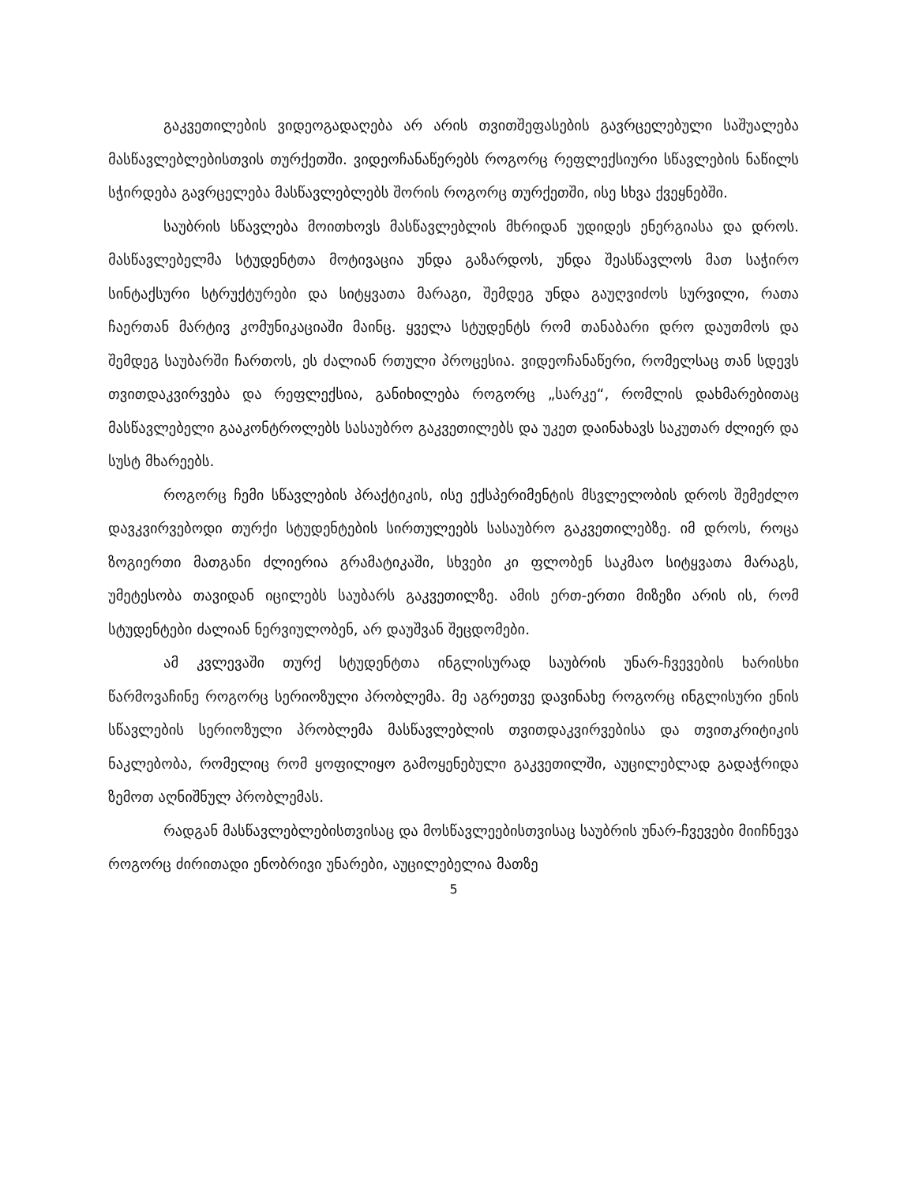გაკვეთილების ვიდეოგადაღება არ არის თვითშეფასების გავრცელებული საშუალება მასწავლებლებისთვის თურქეთში. ვიდეოჩანაწერებს როგორც რეფლექსიური სწავლების ნაწილს სჭირდება გავრცელება მასწავლებლებს შორის როგორც თურქეთში, ისე სხვა ქვეყნებში.
საუბრის სწავლება მოითხოვს მასწავლებლის მხრიდან უდიდეს ენერგიასა და დროს. მასწავლებელმა სტუდენტთა მოტივაცია უნდა გაზარდოს, უნდა შეასწავლოს მათ საჭირო სინტაქსური სტრუქტურები და სიტყვათა მარაგი, შემდეგ უნდა გაუღვიძოს სურვილი, რათა ჩაერთან მარტივ კომუნიკაციაში მაინც. ყველა სტუდენტს რომ თანაბარი დრო დაუთმოს და შემდეგ საუბარში ჩართოს, ეს ძალიან რთული პროცესია. ვიდეოჩანაწერი, რომელსაც თან სდევს თვითდაკვირვება და რეფლექსია, განიხილება როგორც „სარკე“, რომლის დახმარებითაც მასწავლებელი გააკონტროლებს სასაუბრო გაკვეთილებს და უკეთ დაინახავს საკუთარ ძლიერ და სუსტ მხარეებს.
როგორც ჩემი სწავლების პრაქტიკის, ისე ექსპერიმენტის მსვლელობის დროს შემეძლო დავკვირვებოდი თურქი სტუდენტების სირთულეებს სასაუბრო გაკვეთილებზე. იმ დროს, როცა ზოგიერთი მათგანი ძლიერია გრამატიკაში, სხვები კი ფლობენ საკმაო სიტყვათა მარაგს, უმეტესობა თავიდან იცილებს საუბარს გაკვეთილზე. ამის ერთ-ერთი მიზეზი არის ის, რომ სტუდენტები ძალიან ნერვიულობენ, არ დაუშვან შეცდომები.
ამ კვლევაში თურქ სტუდენტთა ინგლისურად საუბრის უნარ-ჩვევების ხარისხი წარმოვაჩინე როგორც სერიოზული პრობლემა. მე აგრეთვე დავინახე როგორც ინგლისური ენის სწავლების სერიოზული პრობლემა მასწავლებლის თვითდაკვირვებისა და თვითკრიტიკის ნაკლებობა, რომელიც რომ ყოფილიყო გამოყენებული გაკვეთილში, აუცილებლად გადაჭრიდა ზემოთ აღნიშნულ პრობლემას.
რადგან მასწავლებლებისთვისაც და მოსწავლეებისთვისაც საუბრის უნარ-ჩვევები მიიჩნევა როგორც ძირითადი ენობრივი უნარები, აუცილებელია მათზე
5